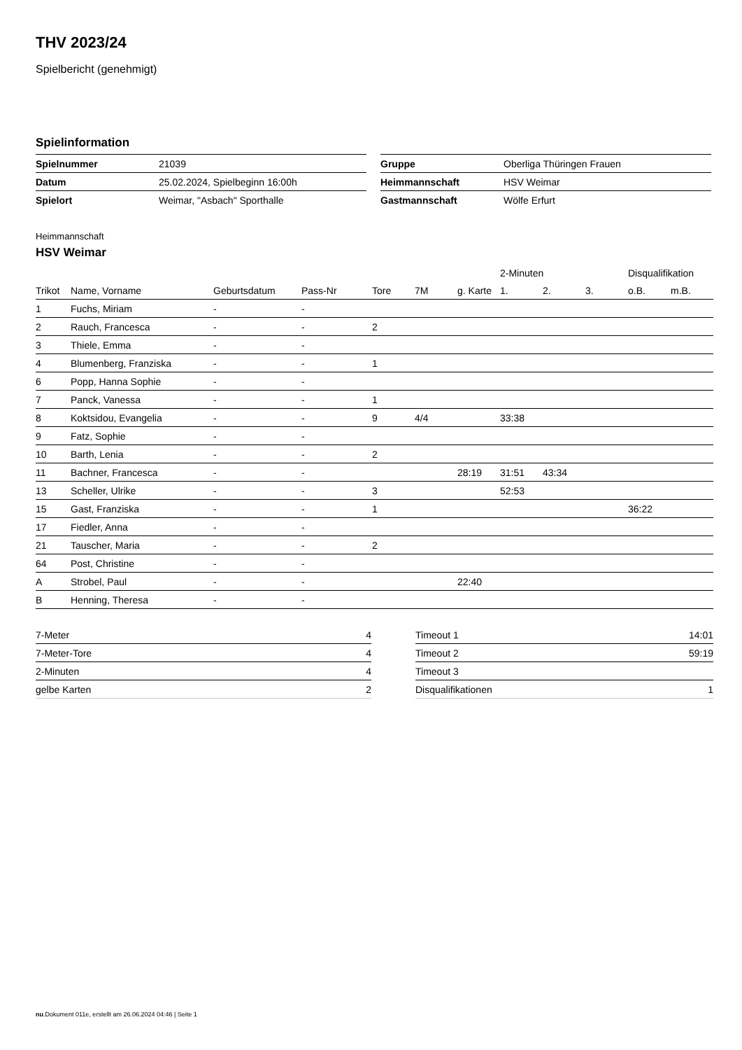THV 2023/24
Spielbericht (genehmigt)
Spielinformation
| Spielnummer | 21039 |
| Datum | 25.02.2024, Spielbeginn 16:00h |
| Spielort | Weimar, "Asbach" Sporthalle |
| Gruppe | Oberliga Thüringen Frauen |
| Heimmannschaft | HSV Weimar |
| Gastmannschaft | Wölfe Erfurt |
Heimmannschaft
HSV Weimar
| | | | | | | | 2-Minuten | | | Disqualifikation | |
| Trikot | Name, Vorname | Geburtsdatum | Pass-Nr | Tore | 7M | g. Karte | 1. | 2. | 3. | o.B. | m.B. |
| 1 | Fuchs, Miriam | - | - | | | | | | | | |
| 2 | Rauch, Francesca | - | - | 2 | | | | | | | |
| 3 | Thiele, Emma | - | - | | | | | | | | |
| 4 | Blumenberg, Franziska | - | - | 1 | | | | | | | |
| 6 | Popp, Hanna Sophie | - | - | | | | | | | | |
| 7 | Panck, Vanessa | - | - | 1 | | | | | | | |
| 8 | Koktsidou, Evangelia | - | - | 9 | 4/4 | | 33:38 | | | | |
| 9 | Fatz, Sophie | - | - | | | | | | | | |
| 10 | Barth, Lenia | - | - | 2 | | | | | | | |
| 11 | Bachner, Francesca | - | - | | | 28:19 | 31:51 | 43:34 | | | |
| 13 | Scheller, Ulrike | - | - | 3 | | | 52:53 | | | | |
| 15 | Gast, Franziska | - | - | 1 | | | | | | 36:22 | |
| 17 | Fiedler, Anna | - | - | | | | | | | | |
| 21 | Tauscher, Maria | - | - | 2 | | | | | | | |
| 64 | Post, Christine | - | - | | | | | | | | |
| A | Strobel, Paul | - | - | | | 22:40 | | | | | |
| B | Henning, Theresa | - | - | | | | | | | | |
| 7-Meter | 4 |
| 7-Meter-Tore | 4 |
| 2-Minuten | 4 |
| gelbe Karten | 2 |
| Timeout 1 | 14:01 |
| Timeout 2 | 59:19 |
| Timeout 3 | |
| Disqualifikationen | 1 |
nu.Dokument 011e, erstellt am 26.06.2024 04:46 | Seite 1